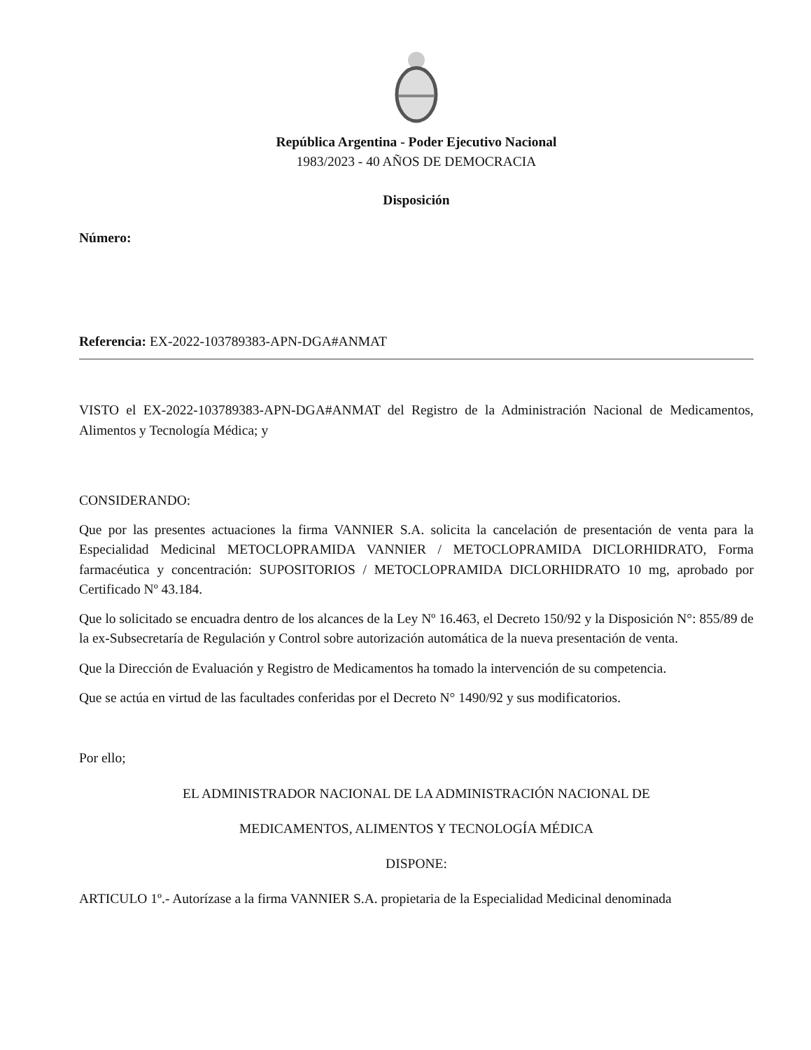República Argentina - Poder Ejecutivo Nacional
1983/2023 - 40 AÑOS DE DEMOCRACIA
Disposición
Número:
Referencia: EX-2022-103789383-APN-DGA#ANMAT
VISTO el EX-2022-103789383-APN-DGA#ANMAT del Registro de la Administración Nacional de Medicamentos, Alimentos y Tecnología Médica; y
CONSIDERANDO:
Que por las presentes actuaciones la firma VANNIER S.A. solicita la cancelación de presentación de venta para la Especialidad Medicinal METOCLOPRAMIDA VANNIER / METOCLOPRAMIDA DICLORHIDRATO, Forma farmacéutica y concentración: SUPOSITORIOS / METOCLOPRAMIDA DICLORHIDRATO 10 mg, aprobado por Certificado Nº 43.184.
Que lo solicitado se encuadra dentro de los alcances de la Ley Nº 16.463, el Decreto 150/92 y la Disposición N°: 855/89 de la ex-Subsecretaría de Regulación y Control sobre autorización automática de la nueva presentación de venta.
Que la Dirección de Evaluación y Registro de Medicamentos ha tomado la intervención de su competencia.
Que se actúa en virtud de las facultades conferidas por el Decreto N° 1490/92 y sus modificatorios.
Por ello;
EL ADMINISTRADOR NACIONAL DE LA ADMINISTRACIÓN NACIONAL DE
MEDICAMENTOS, ALIMENTOS Y TECNOLOGÍA MÉDICA
DISPONE:
ARTICULO 1º.- Autorízase a la firma VANNIER S.A. propietaria de la Especialidad Medicinal denominada